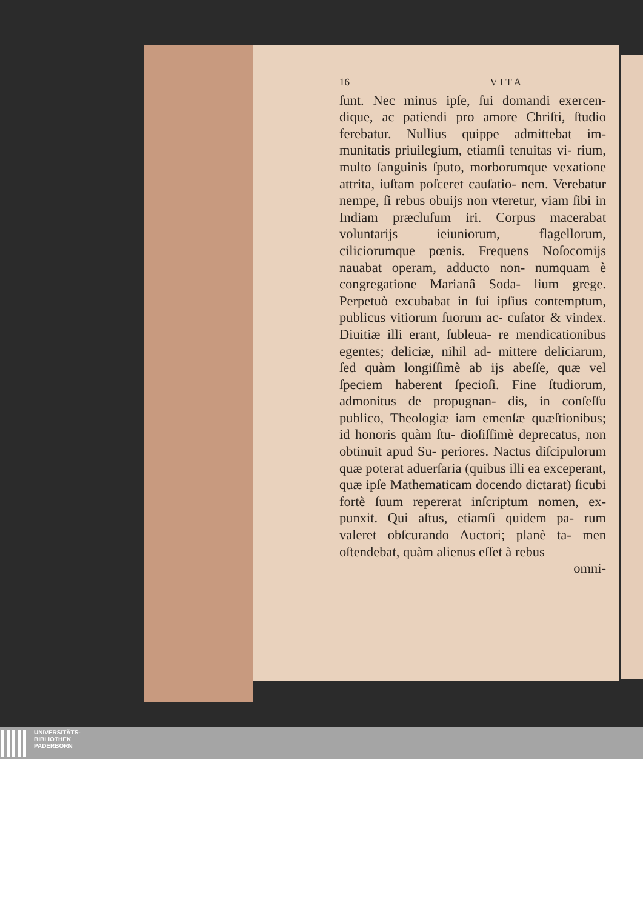16 V I T A
ſunt. Nec minus ipſe, ſui domandi exercen- dique, ac patiendi pro amore Chriſti, ſtudio ferebatur. Nullius quippe admittebat im- munitatis priuilegium, etiamſi tenuitas vi- rium, multo ſanguinis ſputo, morborumque vexatione attrita, iuſtam poſceret cauſatio- nem. Verebatur nempe, ſi rebus obuijs non vteretur, viam ſibi in Indiam præcluſum iri. Corpus macerabat voluntarijs ieiuniorum, flagellorum, ciliciorumque pœnis. Frequens Noſocomijs nauabat operam, adducto non- numquam è congregatione Marianâ Soda- lium grege. Perpetuò excubabat in ſui ipſius contemptum, publicus vitiorum ſuorum ac- cuſator & vindex. Diuitiæ illi erant, ſubleua- re mendicationibus egentes; deliciæ, nihil ad- mittere deliciarum, ſed quàm longiſſimè ab ijs abeſſe, quæ vel ſpeciem haberent ſpecioſi. Fine ſtudiorum, admonitus de propugnan- dis, in conſeſſu publico, Theologiæ iam emenſæ quæſtionibus; id honoris quàm ſtu- dioſiſſimè deprecatus, non obtinuit apud Su- periores. Nactus diſcipulorum quæ poterat aduerſaria (quibus illi ea exceperant, quæ ipſe Mathematicam docendo dictarat) ſicubi fortè ſuum repererat inſcriptum nomen, ex- punxit. Qui aſtus, etiamſi quidem pa- rum valeret obſcurando Auctori; planè ta- men oſtendebat, quàm alienus eſſet à rebus
omni-
UNIVERSITÄTS-
BIBLIOTHEK
PADERBORN